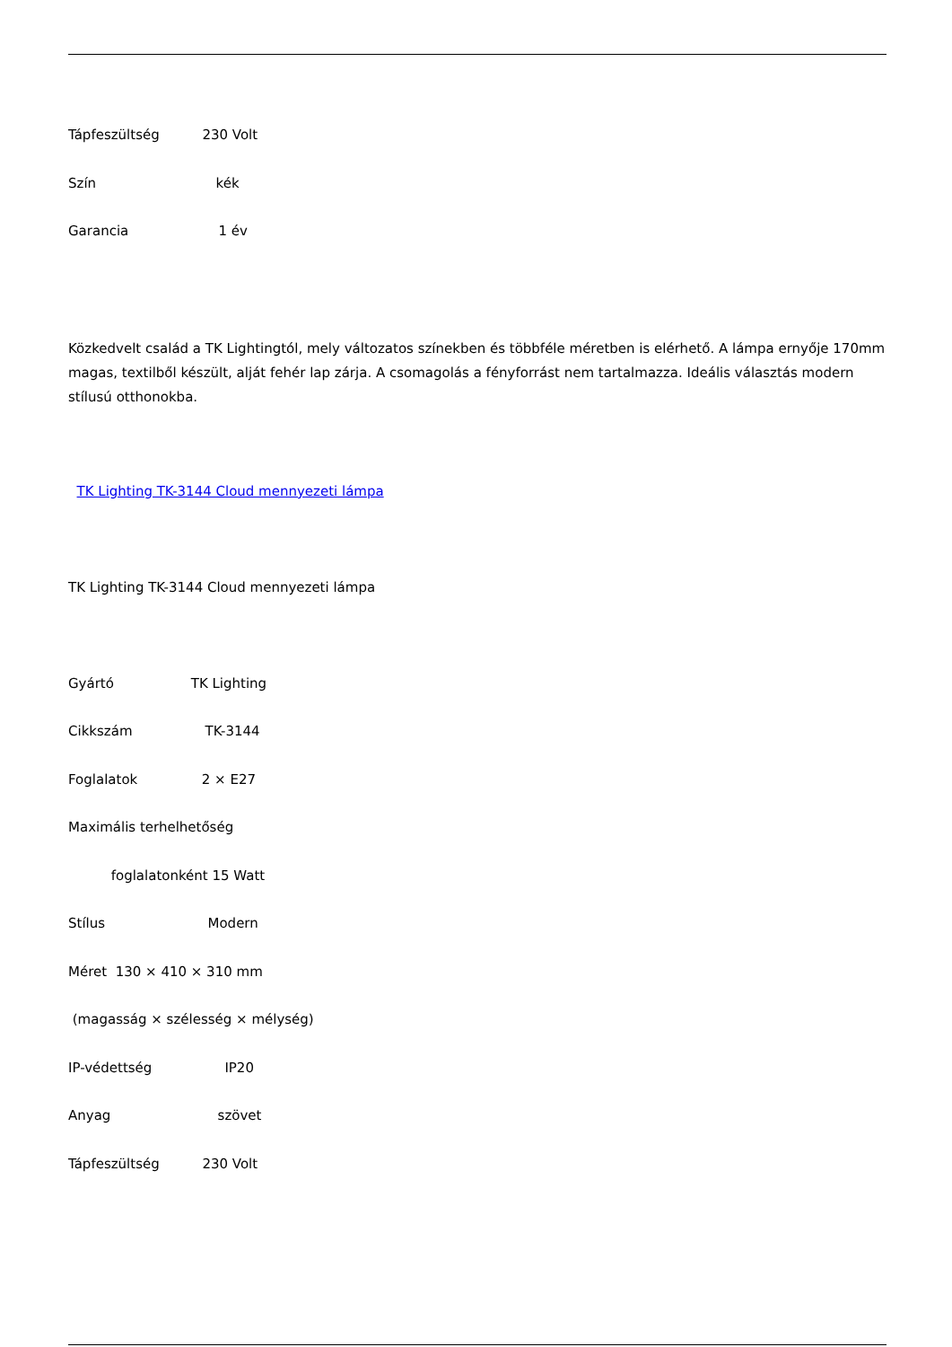Tápfeszültség 230 Volt
Szín kék
Garancia 1 év
Közkedvelt család a TK Lightingtól, mely változatos színekben és többféle méretben is elérhető. A lámpa ernyője 170mm magas, textilből készült, alját fehér lap zárja. A csomagolás a fényforrást nem tartalmazza. Ideális választás modern stílusú otthonokba.
TK Lighting TK-3144 Cloud mennyezeti lámpa
TK Lighting TK-3144 Cloud mennyezeti lámpa
Gyártó TK Lighting
Cikkszám TK-3144
Foglalatok 2 × E27
Maximális terhelhetőség
foglalatonként 15 Watt
Stílus Modern
Méret 130 × 410 × 310 mm
(magasság × szélesség × mélység)
IP-védettség IP20
Anyag szövet
Tápfeszültség 230 Volt